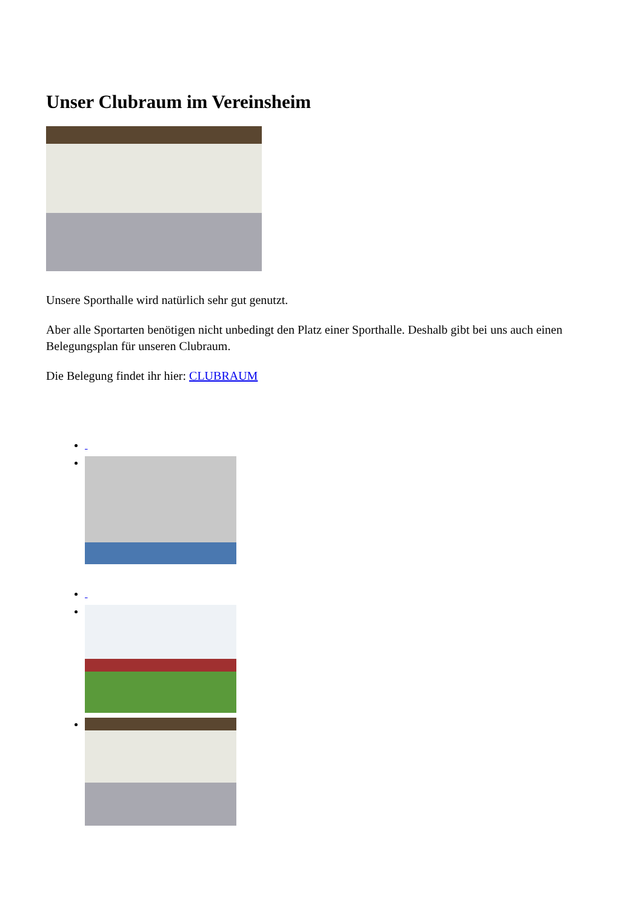Unser Clubraum im Vereinsheim
Unsere Sporthalle wird natürlich sehr gut genutzt.
Aber alle Sportarten benötigen nicht unbedingt den Platz einer Sporthalle. Deshalb gibt bei uns auch einen Belegungsplan für unseren Clubraum.
Die Belegung findet ihr hier: CLUBRAUM